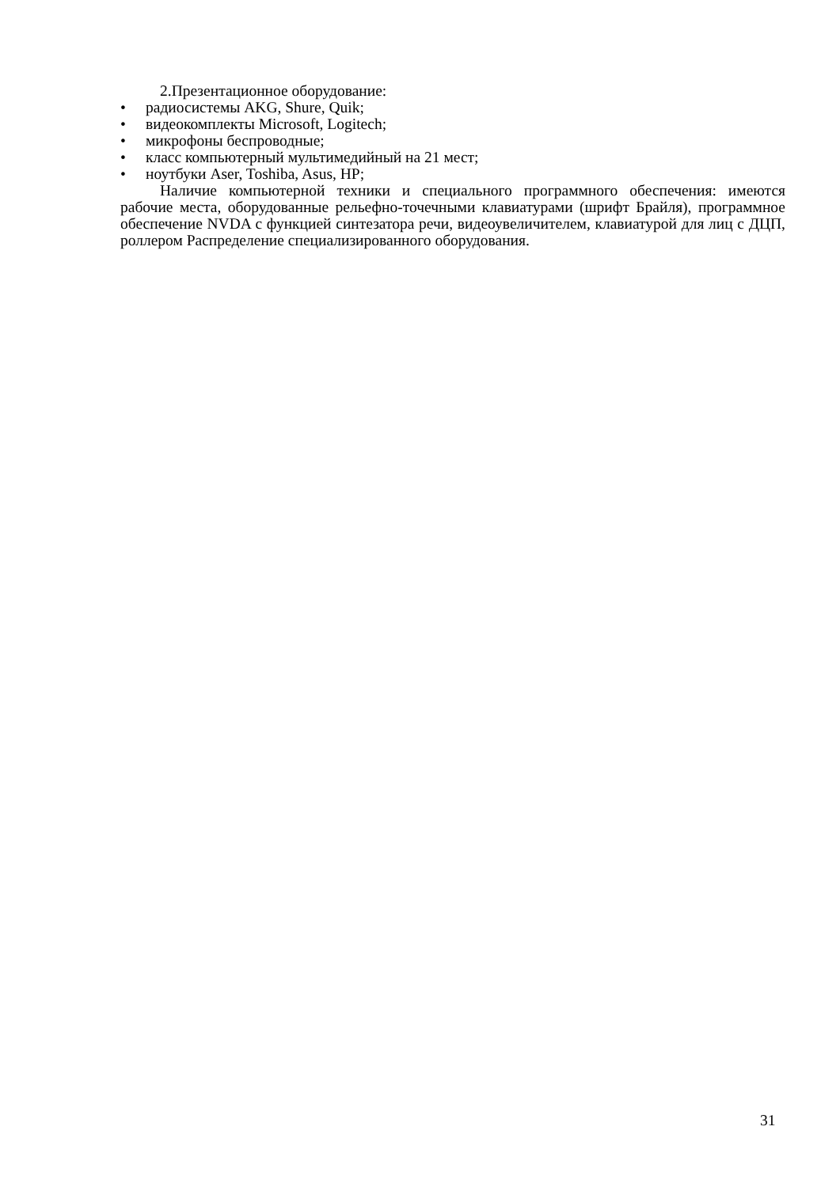2.Презентационное оборудование:
• радиосистемы AKG, Shure, Quik;
• видеокомплекты Microsoft, Logitech;
• микрофоны беспроводные;
• класс компьютерный мультимедийный на 21 мест;
• ноутбуки Aser, Toshiba, Asus, HP;
Наличие компьютерной техники и специального программного обеспечения: имеются рабочие места, оборудованные рельефно-точечными клавиатурами (шрифт Брайля), программное обеспечение NVDA с функцией синтезатора речи, видеоувеличителем, клавиатурой для лиц с ДЦП, роллером Распределение специализированного оборудования.
31